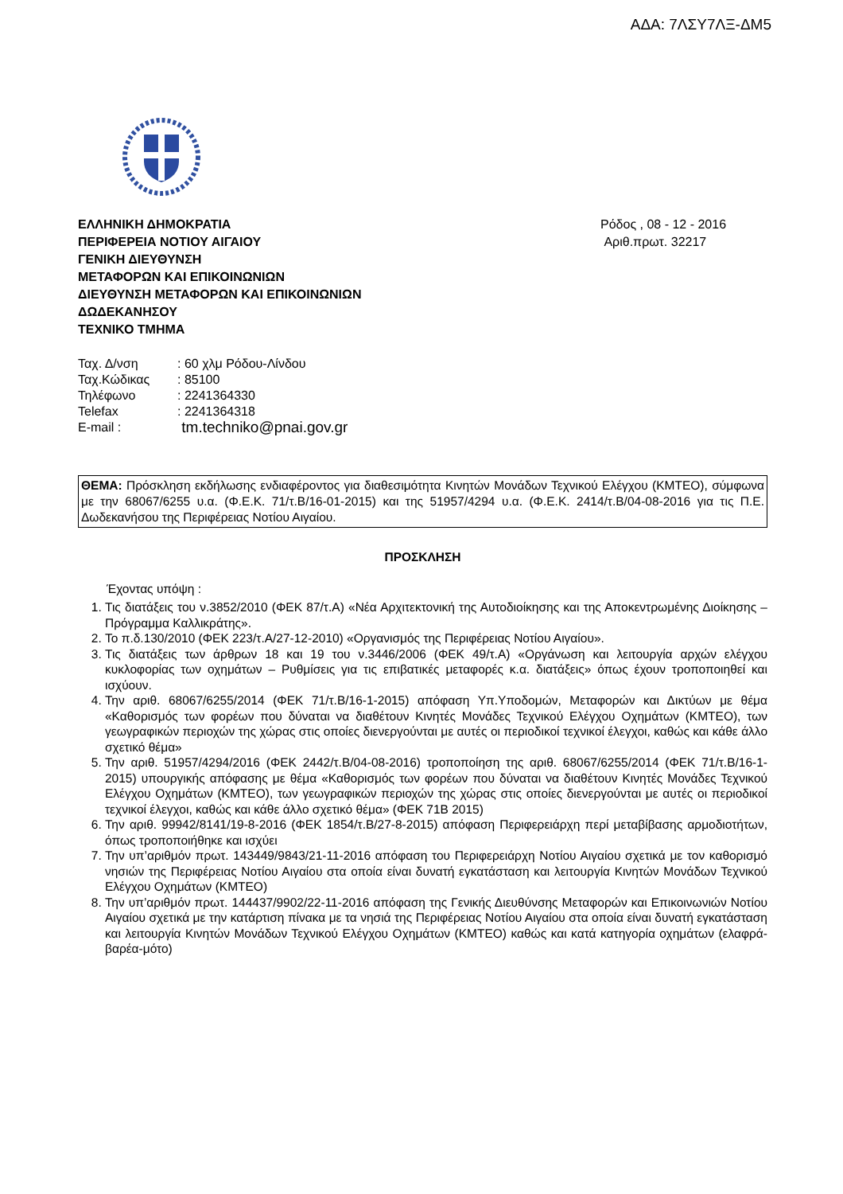ΑΔΑ: 7ΛΣΥ7ΛΞ-ΔΜ5
ΕΛΛΗΝΙΚΗ ΔΗΜΟΚΡΑΤΙΑ
ΠΕΡΙΦΕΡΕΙΑ ΝΟΤΙΟΥ ΑΙΓΑΙΟΥ
ΓΕΝΙΚΗ ΔΙΕΥΘΥΝΣΗ
ΜΕΤΑΦΟΡΩΝ ΚΑΙ ΕΠΙΚΟΙΝΩΝΙΩΝ
ΔΙΕΥΘΥΝΣΗ ΜΕΤΑΦΟΡΩΝ ΚΑΙ ΕΠΙΚΟΙΝΩΝΙΩΝ
ΔΩΔΕΚΑΝΗΣΟΥ
ΤΕΧΝΙΚΟ ΤΜΗΜΑ
Ρόδος , 08 - 12 - 2016
Αριθ.πρωτ. 32217
| Ταχ. Δ/νση | : 60 χλμ Ρόδου-Λίνδου |
| Ταχ.Κώδικας | : 85100 |
| Τηλέφωνο | : 2241364330 |
| Telefax | : 2241364318 |
| E-mail : | tm.techniko@pnai.gov.gr |
ΘΕΜΑ: Πρόσκληση εκδήλωσης ενδιαφέροντος για διαθεσιμότητα Κινητών Μονάδων Τεχνικού Ελέγχου (ΚΜΤΕΟ), σύμφωνα με την 68067/6255 υ.α. (Φ.Ε.Κ. 71/τ.Β/16-01-2015) και της 51957/4294 υ.α. (Φ.Ε.Κ. 2414/τ.Β/04-08-2016 για τις Π.Ε. Δωδεκανήσου της Περιφέρειας Νοτίου Αιγαίου.
ΠΡΟΣΚΛΗΣΗ
Έχοντας υπόψη :
1. Τις διατάξεις του ν.3852/2010 (ΦΕΚ 87/τ.Α) «Νέα Αρχιτεκτονική της Αυτοδιοίκησης και της Αποκεντρωμένης Διοίκησης – Πρόγραμμα Καλλικράτης».
2. Το π.δ.130/2010 (ΦΕΚ 223/τ.Α/27-12-2010) «Οργανισμός της Περιφέρειας Νοτίου Αιγαίου».
3. Τις διατάξεις των άρθρων 18 και 19 του ν.3446/2006 (ΦΕΚ 49/τ.Α) «Οργάνωση και λειτουργία αρχών ελέγχου κυκλοφορίας των οχημάτων – Ρυθμίσεις για τις επιβατικές μεταφορές κ.α. διατάξεις» όπως έχουν τροποποιηθεί και ισχύουν.
4. Την αριθ. 68067/6255/2014 (ΦΕΚ 71/τ.Β/16-1-2015) απόφαση Υπ.Υποδομών, Μεταφορών και Δικτύων με θέμα «Καθορισμός των φορέων που δύναται να διαθέτουν Κινητές Μονάδες Τεχνικού Ελέγχου Οχημάτων (ΚΜΤΕΟ), των γεωγραφικών περιοχών της χώρας στις οποίες διενεργούνται με αυτές οι περιοδικοί τεχνικοί έλεγχοι, καθώς και κάθε άλλο σχετικό θέμα»
5. Την αριθ. 51957/4294/2016 (ΦΕΚ 2442/τ.Β/04-08-2016) τροποποίηση της αριθ. 68067/6255/2014 (ΦΕΚ 71/τ.Β/16-1-2015) υπουργικής απόφασης με θέμα «Καθορισμός των φορέων που δύναται να διαθέτουν Κινητές Μονάδες Τεχνικού Ελέγχου Οχημάτων (ΚΜΤΕΟ), των γεωγραφικών περιοχών της χώρας στις οποίες διενεργούνται με αυτές οι περιοδικοί τεχνικοί έλεγχοι, καθώς και κάθε άλλο σχετικό θέμα» (ΦΕΚ 71Β 2015)
6. Την αριθ. 99942/8141/19-8-2016 (ΦΕΚ 1854/τ.Β/27-8-2015) απόφαση Περιφερειάρχη περί μεταβίβασης αρμοδιοτήτων, όπως τροποποιήθηκε και ισχύει
7. Την υπ’αριθμόν πρωτ. 143449/9843/21-11-2016 απόφαση του Περιφερειάρχη Νοτίου Αιγαίου σχετικά με τον καθορισμό νησιών της Περιφέρειας Νοτίου Αιγαίου στα οποία είναι δυνατή εγκατάσταση και λειτουργία Κινητών Μονάδων Τεχνικού Ελέγχου Οχημάτων (ΚΜΤΕΟ)
8. Την υπ’αριθμόν πρωτ. 144437/9902/22-11-2016 απόφαση της Γενικής Διευθύνσης Μεταφορών και Επικοινωνιών Νοτίου Αιγαίου σχετικά με την κατάρτιση πίνακα με τα νησιά της Περιφέρειας Νοτίου Αιγαίου στα οποία είναι δυνατή εγκατάσταση και λειτουργία Κινητών Μονάδων Τεχνικού Ελέγχου Οχημάτων (ΚΜΤΕΟ) καθώς και κατά κατηγορία οχημάτων (ελαφρά-βαρέα-μότο)